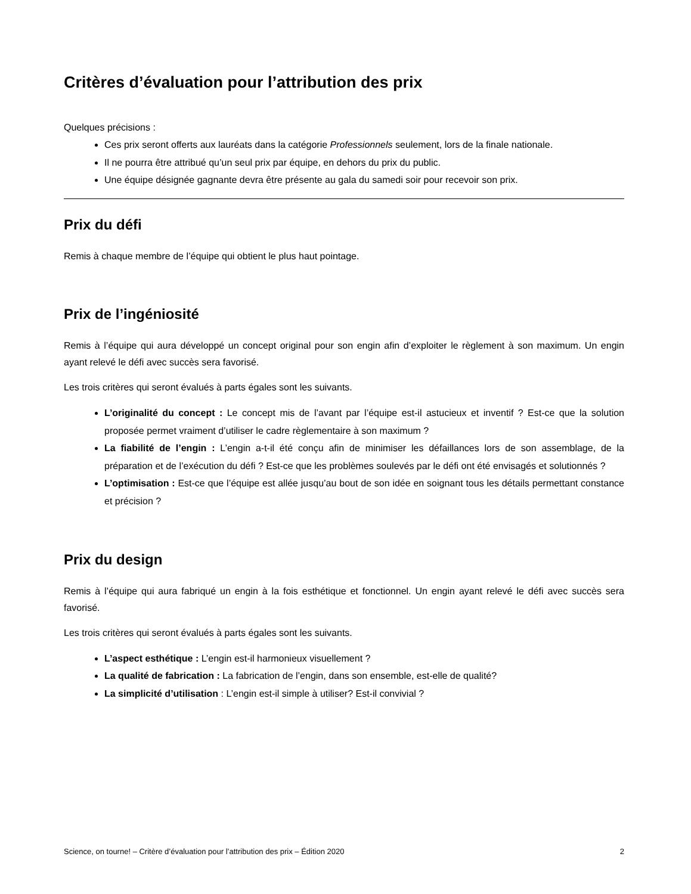Critères d’évaluation pour l’attribution des prix
Quelques précisions :
Ces prix seront offerts aux lauréats dans la catégorie Professionnels seulement, lors de la finale nationale.
Il ne pourra être attribué qu’un seul prix par équipe, en dehors du prix du public.
Une équipe désignée gagnante devra être présente au gala du samedi soir pour recevoir son prix.
Prix du défi
Remis à chaque membre de l’équipe qui obtient le plus haut pointage.
Prix de l’ingéniosité
Remis à l’équipe qui aura développé un concept original pour son engin afin d’exploiter le règlement à son maximum. Un engin ayant relevé le défi avec succès sera favorisé.
Les trois critères qui seront évalués à parts égales sont les suivants.
L’originalité du concept : Le concept mis de l’avant par l’équipe est-il astucieux et inventif ? Est-ce que la solution proposée permet vraiment d’utiliser le cadre règlementaire à son maximum ?
La fiabilité de l’engin : L’engin a-t-il été conçu afin de minimiser les défaillances lors de son assemblage, de la préparation et de l’exécution du défi ? Est-ce que les problèmes soulevés par le défi ont été envisagés et solutionnés ?
L’optimisation : Est-ce que l’équipe est allée jusqu’au bout de son idée en soignant tous les détails permettant constance et précision ?
Prix du design
Remis à l’équipe qui aura fabriqué un engin à la fois esthétique et fonctionnel. Un engin ayant relevé le défi avec succès sera favorisé.
Les trois critères qui seront évalués à parts égales sont les suivants.
L’aspect esthétique : L’engin est-il harmonieux visuellement ?
La qualité de fabrication : La fabrication de l’engin, dans son ensemble, est-elle de qualité?
La simplicité d’utilisation : L’engin est-il simple à utiliser? Est-il convivial ?
Science, on tourne! – Critère d’évaluation pour l’attribution des prix – Édition 2020 2